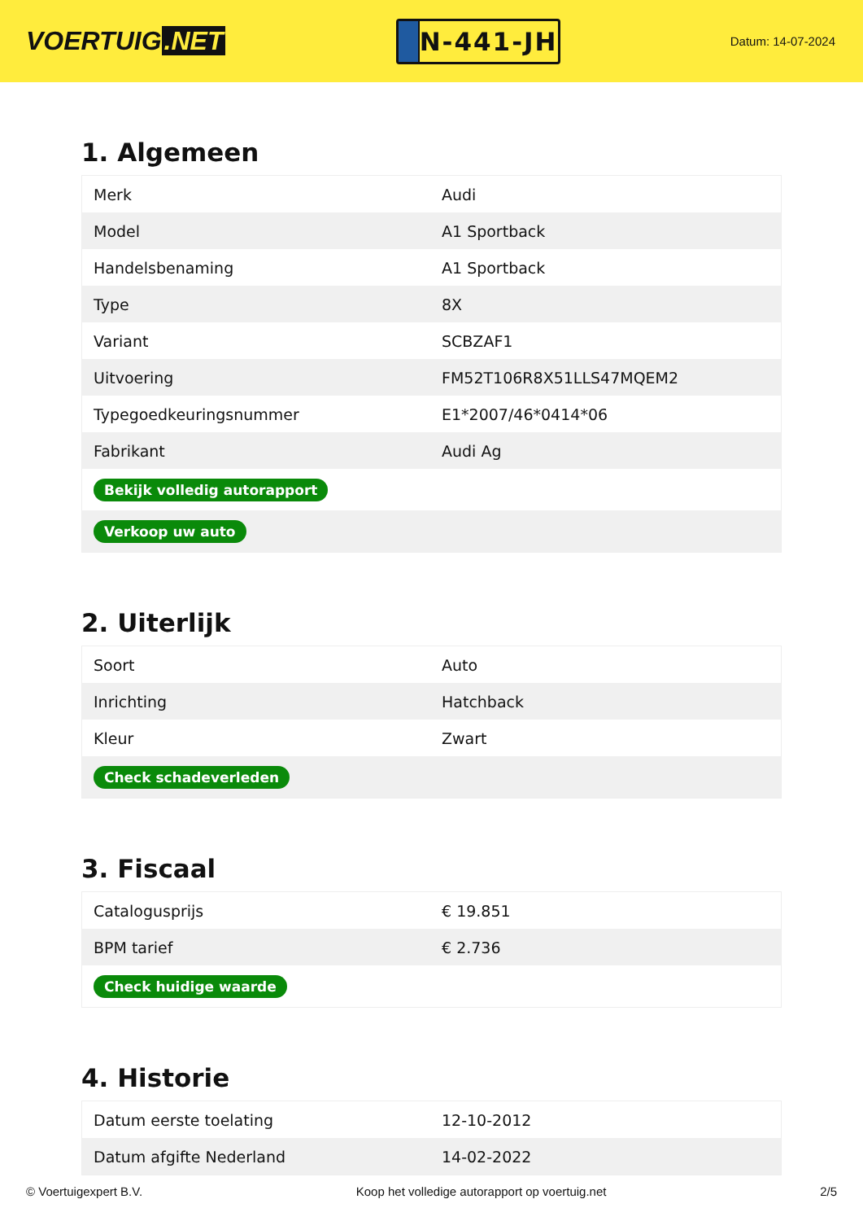VOERTUIG.NET
N-441-JH
Datum: 14-07-2024
1. Algemeen
| Merk | Audi |
| Model | A1 Sportback |
| Handelsbenaming | A1 Sportback |
| Type | 8X |
| Variant | SCBZAF1 |
| Uitvoering | FM52T106R8X51LLS47MQEM2 |
| Typegoedkeuringsnummer | E1*2007/46*0414*06 |
| Fabrikant | Audi Ag |
| Bekijk volledig autorapport | |
| Verkoop uw auto | |
2. Uiterlijk
| Soort | Auto |
| Inrichting | Hatchback |
| Kleur | Zwart |
| Check schadeverleden | |
3. Fiscaal
| Catalogusprijs | € 19.851 |
| BPM tarief | € 2.736 |
| Check huidige waarde | |
4. Historie
| Datum eerste toelating | 12-10-2012 |
| Datum afgifte Nederland | 14-02-2022 |
© Voertuigexpert B.V. Koop het volledige autorapport op voertuig.net 2/5